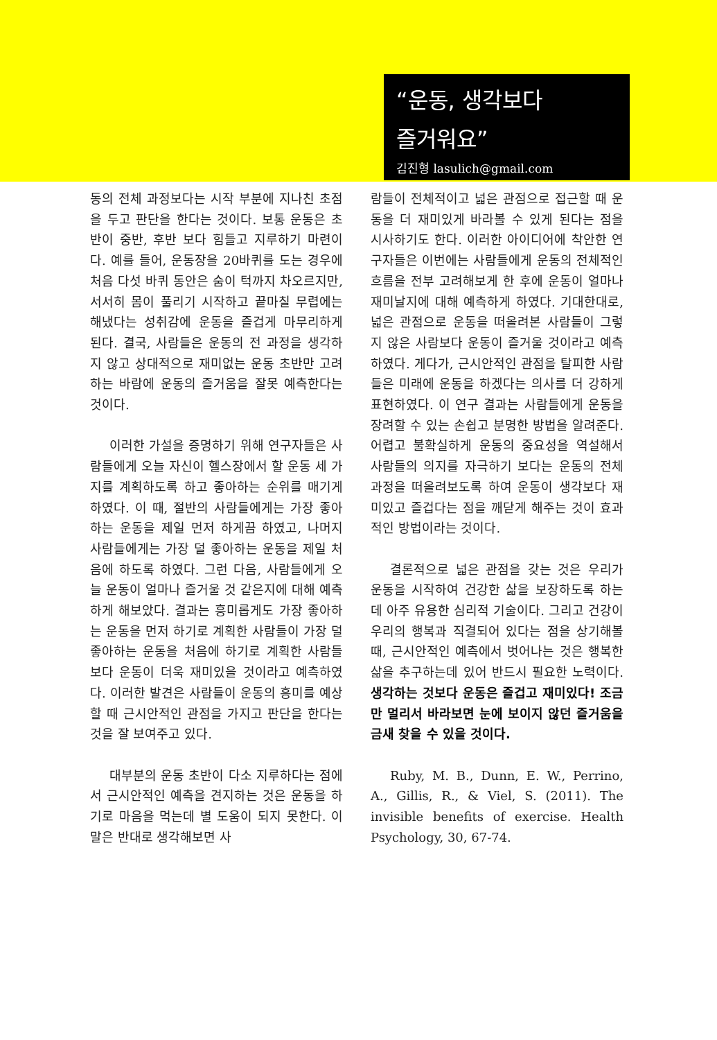“운동, 생각보다
즐거워요”
김진형 lasulich@gmail.com
동의 전체 과정보다는 시작 부분에 지나친 초점을 두고 판단을 한다는 것이다. 보통 운동은 초반이 중반, 후반 보다 힘들고 지루하기 마련이다. 예를 들어, 운동장을 20바퀴를 도는 경우에 처음 다섯 바퀴 동안은 숨이 턱까지 차오르지만, 서서히 몸이 풀리기 시작하고 끝마칠 무렵에는 해냈다는 성취감에 운동을 즐겁게 마무리하게 된다. 결국, 사람들은 운동의 전 과정을 생각하지 않고 상대적으로 재미없는 운동 초반만 고려하는 바람에 운동의 즐거움을 잘못 예측한다는 것이다.
이러한 가설을 증명하기 위해 연구자들은 사람들에게 오늘 자신이 헬스장에서 할 운동 세 가지를 계획하도록 하고 좋아하는 순위를 매기게 하였다. 이 때, 절반의 사람들에게는 가장 좋아하는 운동을 제일 먼저 하게끔 하였고, 나머지 사람들에게는 가장 덜 좋아하는 운동을 제일 처음에 하도록 하였다. 그런 다음, 사람들에게 오늘 운동이 얼마나 즐거울 것 같은지에 대해 예측하게 해보았다. 결과는 흥미롭게도 가장 좋아하는 운동을 먼저 하기로 계획한 사람들이 가장 덜 좋아하는 운동을 처음에 하기로 계획한 사람들보다 운동이 더욱 재미있을 것이라고 예측하였다. 이러한 발견은 사람들이 운동의 흥미를 예상할 때 근시안적인 관점을 가지고 판단을 한다는 것을 잘 보여주고 있다.
대부분의 운동 초반이 다소 지루하다는 점에서 근시안적인 예측을 견지하는 것은 운동을 하기로 마음을 먹는데 별 도움이 되지 못한다. 이 말은 반대로 생각해보면 사
람들이 전체적이고 넓은 관점으로 접근할 때 운동을 더 재미있게 바라볼 수 있게 된다는 점을 시사하기도 한다. 이러한 아이디어에 착안한 연구자들은 이번에는 사람들에게 운동의 전체적인 흐름을 전부 고려해보게 한 후에 운동이 얼마나 재미날지에 대해 예측하게 하였다. 기대한대로, 넓은 관점으로 운동을 떠올려본 사람들이 그렇지 않은 사람보다 운동이 즐거울 것이라고 예측하였다. 게다가, 근시안적인 관점을 탈피한 사람들은 미래에 운동을 하겠다는 의사를 더 강하게 표현하였다. 이 연구 결과는 사람들에게 운동을 장려할 수 있는 손쉽고 분명한 방법을 알려준다. 어렵고 불확실하게 운동의 중요성을 역설해서 사람들의 의지를 자극하기 보다는 운동의 전체 과정을 떠올려보도록 하여 운동이 생각보다 재미있고 즐겁다는 점을 깨닫게 해주는 것이 효과적인 방법이라는 것이다.
결론적으로 넓은 관점을 갖는 것은 우리가 운동을 시작하여 건강한 삶을 보장하도록 하는데 아주 유용한 심리적 기술이다. 그리고 건강이 우리의 행복과 직결되어 있다는 점을 상기해볼 때, 근시안적인 예측에서 벗어나는 것은 행복한 삶을 추구하는데 있어 반드시 필요한 노력이다. 생각하는 것보다 운동은 즐겁고 재미있다! 조금만 멀리서 바라보면 눈에 보이지 않던 즐거움을 금새 찾을 수 있을 것이다.
Ruby, M. B., Dunn, E. W., Perrino, A., Gillis, R., & Viel, S. (2011). The invisible benefits of exercise. Health Psychology, 30, 67-74.